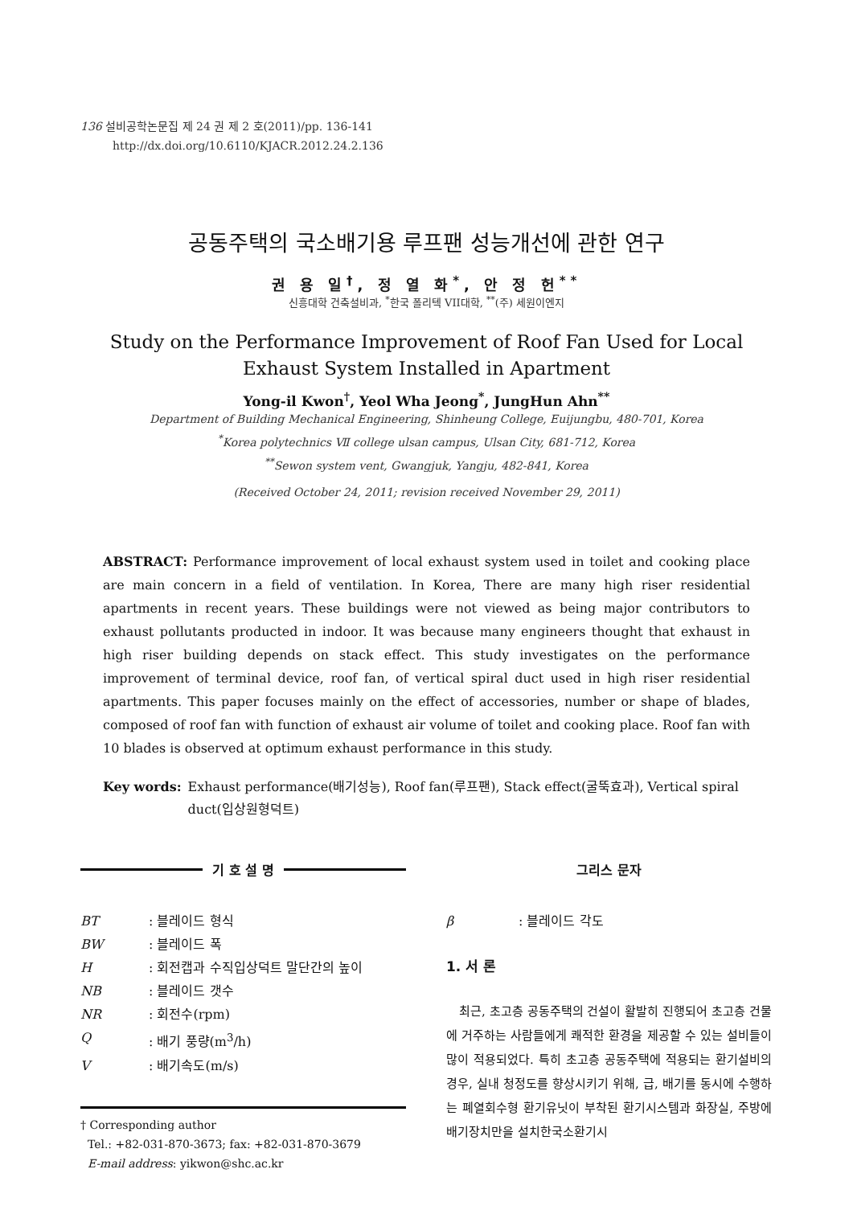136 설비공학논문집 제 24 권 제 2 호(2011)/pp. 136-141
http://dx.doi.org/10.6110/KJACR.2012.24.2.136
공동주택의 국소배기용 루프팬 성능개선에 관한 연구
권 용 일<sup>†</sup>, 정 열 화<sup>*</sup>, 안 정 헌<sup>**</sup>
신흥대학 건축설비과, <sup>*</sup>한국 폴리텍 VII대학, <sup>**</sup>(주) 세원이엔지
Study on the Performance Improvement of Roof Fan Used for Local Exhaust System Installed in Apartment
Yong-il Kwon<sup>†</sup>, Yeol Wha Jeong<sup>*</sup>, JungHun Ahn<sup>**</sup>
Department of Building Mechanical Engineering, Shinheung College, Euijungbu, 480-701, Korea
<sup>*</sup> Korea polytechnics Ⅶ college ulsan campus, Ulsan City, 681-712, Korea
<sup>**</sup> Sewon system vent, Gwangjuk, Yangju, 482-841, Korea
(Received October 24, 2011; revision received November 29, 2011)
ABSTRACT: Performance improvement of local exhaust system used in toilet and cooking place are main concern in a field of ventilation. In Korea, There are many high riser residential apartments in recent years. These buildings were not viewed as being major contributors to exhaust pollutants producted in indoor. It was because many engineers thought that exhaust in high riser building depends on stack effect. This study investigates on the performance improvement of terminal device, roof fan, of vertical spiral duct used in high riser residential apartments. This paper focuses mainly on the effect of accessories, number or shape of blades, composed of roof fan with function of exhaust air volume of toilet and cooking place. Roof fan with 10 blades is observed at optimum exhaust performance in this study.
Key words: Exhaust performance(배기성능), Roof fan(루프팬), Stack effect(굴뚝효과), Vertical spiral duct(입상원형덕트)
기 호 설 명
BT: 블레이드 형식
BW: 블레이드 폭
H: 회전캡과 수직입상덕트 말단간의 높이
NB: 블레이드 갯수
NR: 회전수(rpm)
Q: 배기 풍량(m<sup>3</sup>/h)
V: 배기속도(m/s)
† Corresponding author
Tel.: +82-031-870-3673; fax: +82-031-870-3679
E-mail address: yikwon@shc.ac.kr
그리스 문자
β: 블레이드 각도
1. 서 론
최근, 초고층 공동주택의 건설이 활발히 진행되어 초고층 건물에 거주하는 사람들에게 쾌적한 환경을 제공할 수 있는 설비들이 많이 적용되었다. 특히 초고층 공동주택에 적용되는 환기설비의 경우, 실내 청정도를 향상시키기 위해, 급, 배기를 동시에 수행하는 폐열회수형 환기유닛이 부착된 환기시스템과 화장실, 주방에 배기장치만을 설치한국소환기시